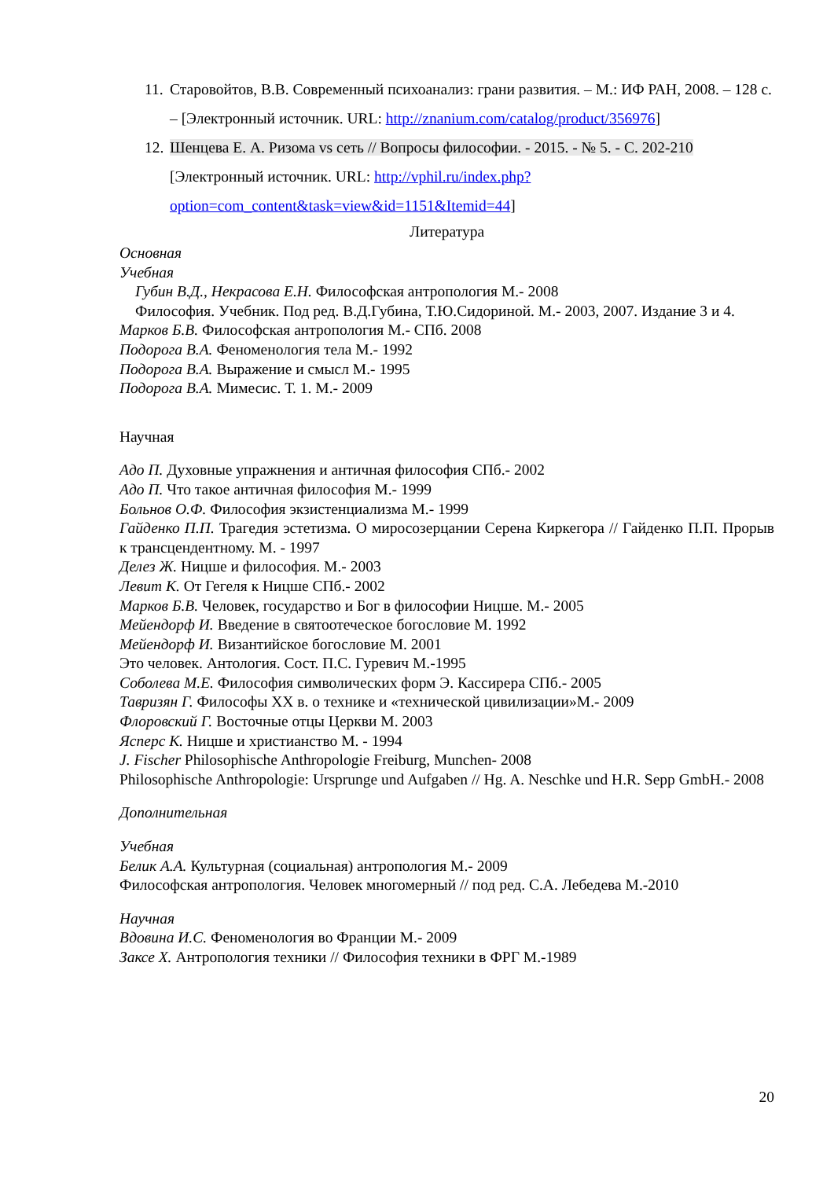11. Старовойтов, В.В. Современный психоанализ: грани развития. – М.: ИФ РАН, 2008. – 128 с. – [Электронный источник. URL: http://znanium.com/catalog/product/356976]
12. Шенцева Е. А. Ризома vs сеть // Вопросы философии. - 2015. - № 5. - С. 202-210 [Электронный источник. URL: http://vphil.ru/index.php?option=com_content&task=view&id=1151&Itemid=44]
Литература
Основная
Учебная
Губин В.Д., Некрасова Е.Н. Философская антропология М.- 2008
Философия. Учебник. Под ред. В.Д.Губина, Т.Ю.Сидориной. М.- 2003, 2007. Издание 3 и 4.
Марков Б.В. Философская антропология М.- СПб. 2008
Подорога В.А. Феноменология тела М.- 1992
Подорога В.А. Выражение и смысл М.- 1995
Подорога В.А. Мимесис. Т. 1. М.- 2009
Научная
Адо П. Духовные упражнения и античная философия СПб.- 2002
Адо П. Что такое античная философия М.- 1999
Больнов О.Ф. Философия экзистенциализма М.- 1999
Гайденко П.П. Трагедия эстетизма. О миросозерцании Серена Киркегора // Гайденко П.П. Прорыв к трансцендентному. М. - 1997
Делез Ж. Ницше и философия. М.- 2003
Левит К. От Гегеля к Ницше СПб.- 2002
Марков Б.В. Человек, государство и Бог в философии Ницше. М.- 2005
Мейендорф И. Введение в святоотеческое богословие М. 1992
Мейендорф И. Византийское богословие М. 2001
Это человек. Антология. Сост. П.С. Гуревич М.-1995
Соболева М.Е. Философия символических форм Э. Кассирера СПб.- 2005
Тавризян Г. Философы XX в. о технике и «технической цивилизации»М.- 2009
Флоровский Г. Восточные отцы Церкви М. 2003
Ясперс К. Ницше и христианство М. - 1994
J. Fischer Philosophische Anthropologie Freiburg, Munchen- 2008
Philosophische Anthropologie: Ursprunge und Aufgaben // Hg. A. Neschke und H.R. Sepp GmbH.- 2008
Дополнительная
Учебная
Белик А.А. Культурная (социальная) антропология М.- 2009
Философская антропология. Человек многомерный // под ред. С.А. Лебедева М.-2010
Научная
Вдовина И.С. Феноменология во Франции М.- 2009
Заксе Х. Антропология техники // Философия техники в ФРГ М.-1989
20